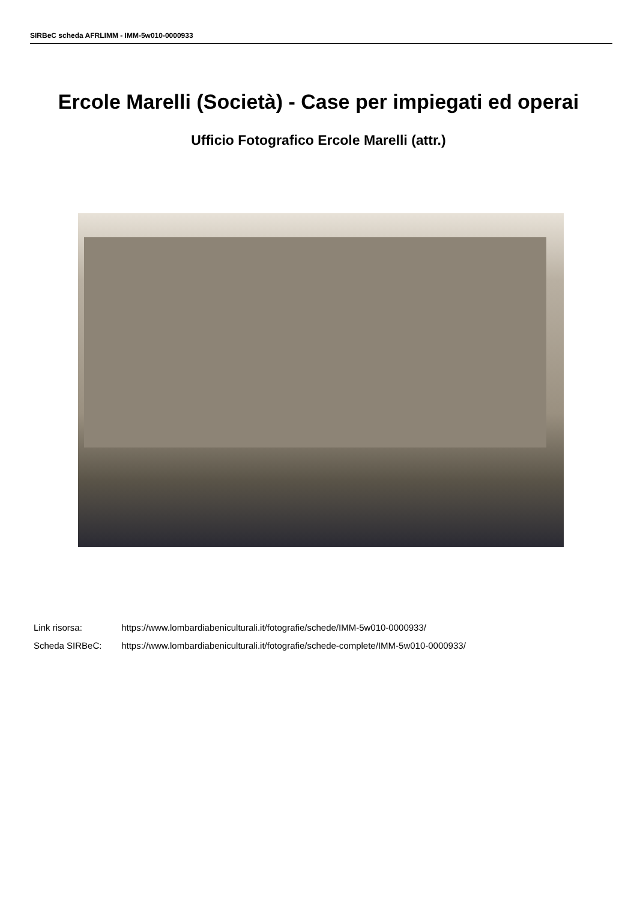SIRBeC scheda AFRLIMM - IMM-5w010-0000933
Ercole Marelli (Società) - Case per impiegati ed operai
Ufficio Fotografico Ercole Marelli (attr.)
Link risorsa: https://www.lombardiabeniculturali.it/fotografie/schede/IMM-5w010-0000933/
Scheda SIRBeC: https://www.lombardiabeniculturali.it/fotografie/schede-complete/IMM-5w010-0000933/